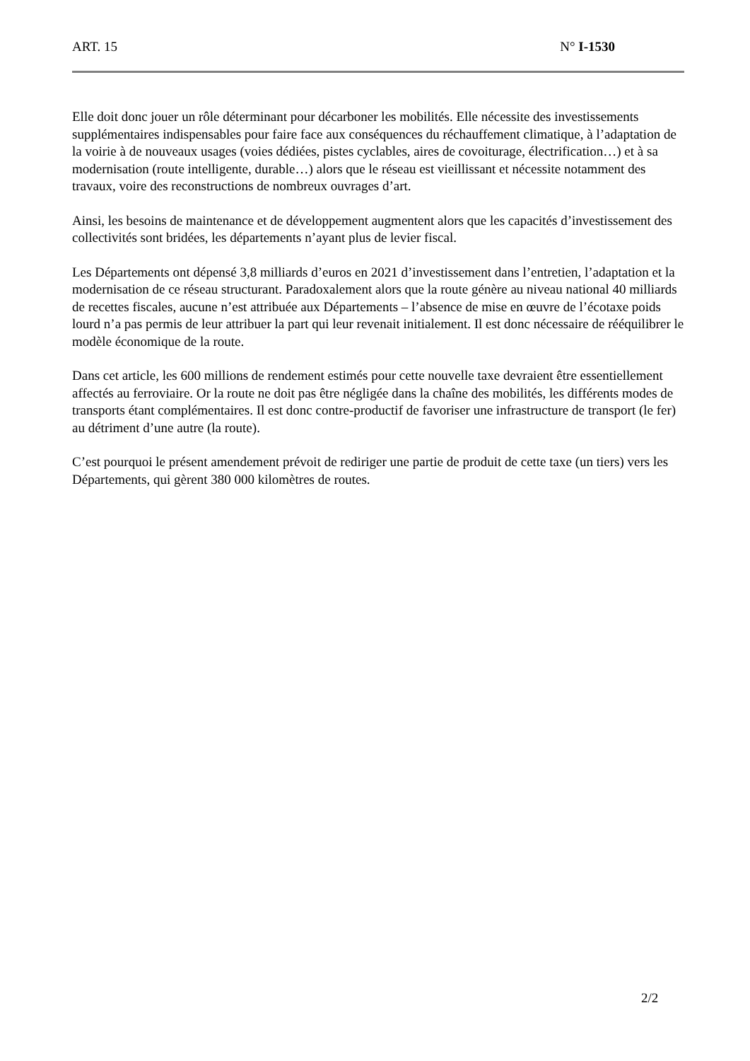ART. 15 N° I-1530
Elle doit donc jouer un rôle déterminant pour décarboner les mobilités. Elle nécessite des investissements supplémentaires indispensables pour faire face aux conséquences du réchauffement climatique, à l’adaptation de la voirie à de nouveaux usages (voies dédiées, pistes cyclables, aires de covoiturage, électrification…) et à sa modernisation (route intelligente, durable…) alors que le réseau est vieillissant et nécessite notamment des travaux, voire des reconstructions de nombreux ouvrages d’art.
Ainsi, les besoins de maintenance et de développement augmentent alors que les capacités d’investissement des collectivités sont bridées, les départements n’ayant plus de levier fiscal.
Les Départements ont dépensé 3,8 milliards d’euros en 2021 d’investissement dans l’entretien, l’adaptation et la modernisation de ce réseau structurant. Paradoxalement alors que la route génère au niveau national 40 milliards de recettes fiscales, aucune n’est attribuée aux Départements – l’absence de mise en œuvre de l’écotaxe poids lourd n’a pas permis de leur attribuer la part qui leur revenait initialement. Il est donc nécessaire de rééquilibrer le modèle économique de la route.
Dans cet article, les 600 millions de rendement estimés pour cette nouvelle taxe devraient être essentiellement affectés au ferroviaire. Or la route ne doit pas être négligée dans la chaîne des mobilités, les différents modes de transports étant complémentaires. Il est donc contre-productif de favoriser une infrastructure de transport (le fer) au détriment d’une autre (la route).
C’est pourquoi le présent amendement prévoit de rediriger une partie de produit de cette taxe (un tiers) vers les Départements, qui gèrent 380 000 kilomètres de routes.
2/2